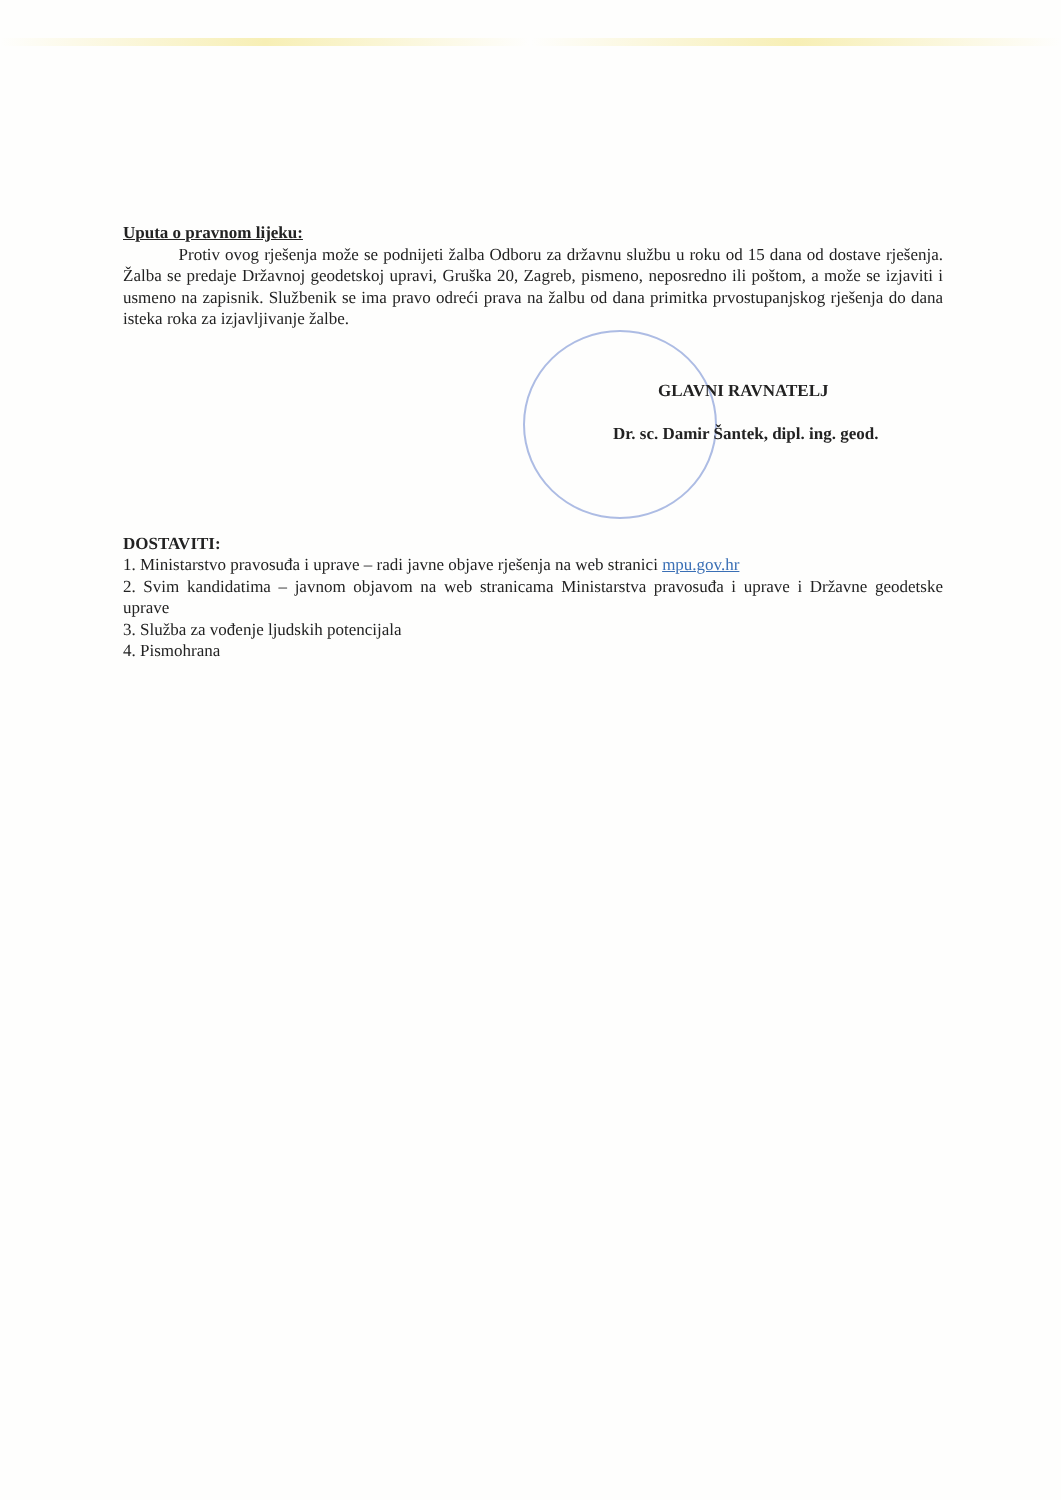Uputa o pravnom lijeku:
Protiv ovog rješenja može se podnijeti žalba Odboru za državnu službu u roku od 15 dana od dostave rješenja. Žalba se predaje Državnoj geodetskoj upravi, Gruška 20, Zagreb, pismeno, neposredno ili poštom, a može se izjaviti i usmeno na zapisnik. Službenik se ima pravo odreći prava na žalbu od dana primitka prvostupanjskog rješenja do dana isteka roka za izjavljivanje žalbe.
GLAVNI RAVNATELJ
Dr. sc. Damir Šantek, dipl. ing. geod.
DOSTAVITI:
1. Ministarstvo pravosuđa i uprave – radi javne objave rješenja na web stranici mpu.gov.hr
2. Svim kandidatima – javnom objavom na web stranicama Ministarstva pravosuđa i uprave i Državne geodetske uprave
3. Služba za vođenje ljudskih potencijala
4. Pismohrana